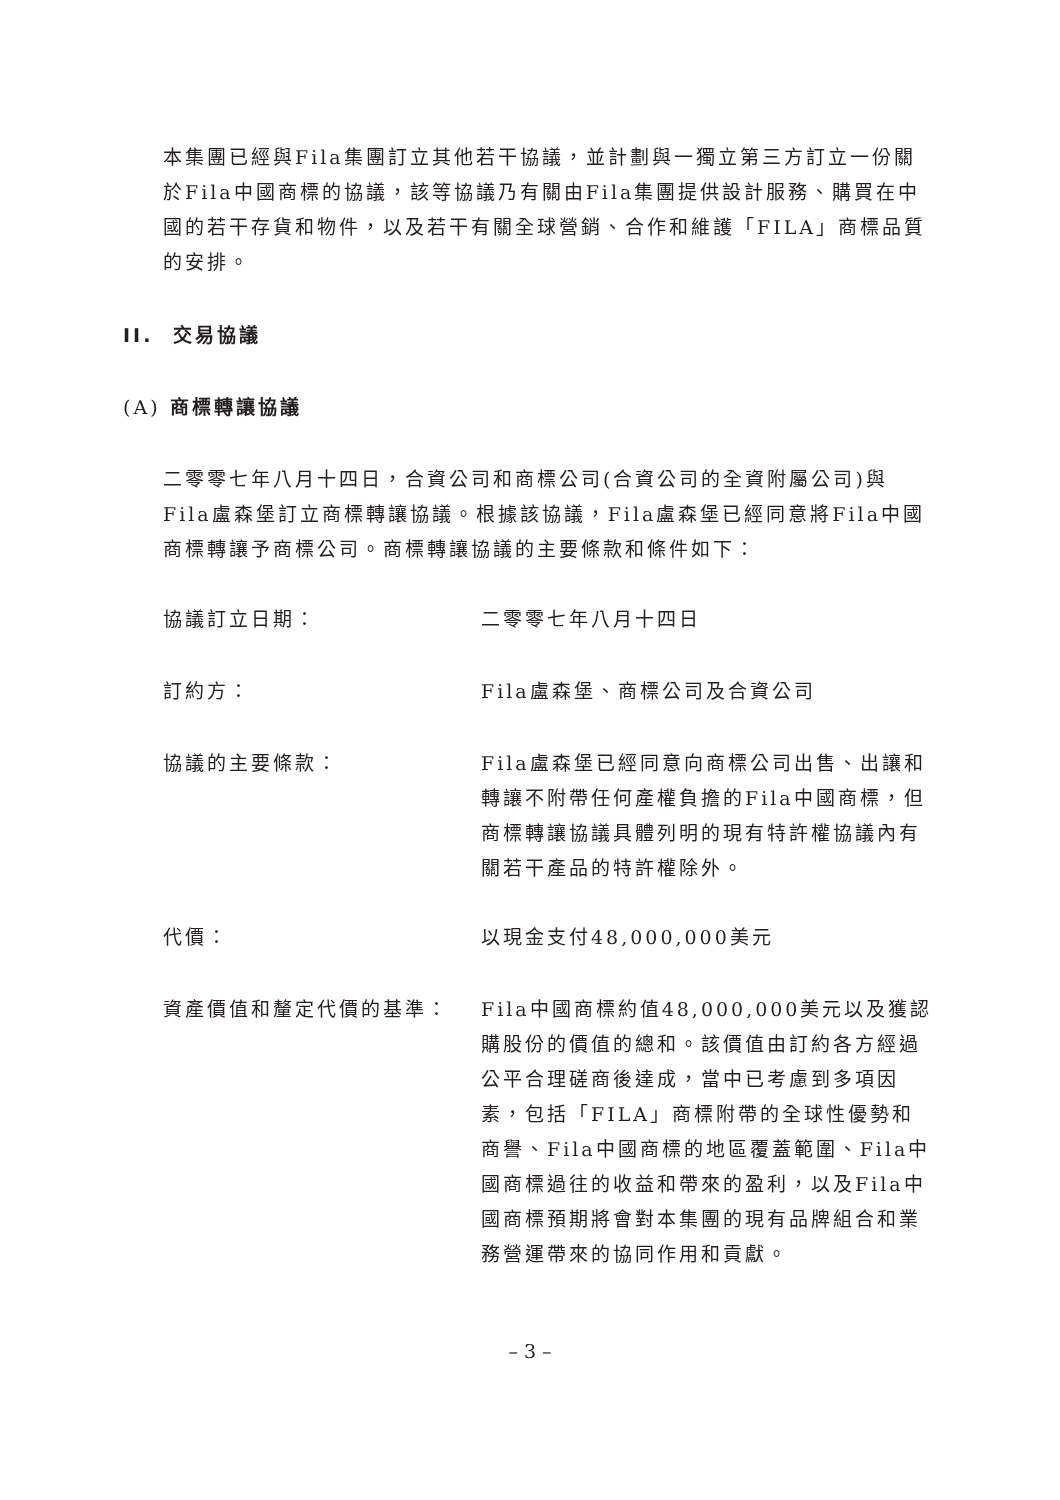本集團已經與Fila集團訂立其他若干協議，並計劃與一獨立第三方訂立一份關於Fila中國商標的協議，該等協議乃有關由Fila集團提供設計服務、購買在中國的若干存貨和物件，以及若干有關全球營銷、合作和維護「FILA」商標品質的安排。
II. 交易協議
(A) 商標轉讓協議
二零零七年八月十四日，合資公司和商標公司(合資公司的全資附屬公司)與Fila盧森堡訂立商標轉讓協議。根據該協議，Fila盧森堡已經同意將Fila中國商標轉讓予商標公司。商標轉讓協議的主要條款和條件如下：
協議訂立日期： 二零零七年八月十四日
訂約方： Fila盧森堡、商標公司及合資公司
協議的主要條款： Fila盧森堡已經同意向商標公司出售、出讓和轉讓不附帶任何產權負擔的Fila中國商標，但商標轉讓協議具體列明的現有特許權協議內有關若干產品的特許權除外。
代價： 以現金支付48,000,000美元
資產價值和釐定代價的基準： Fila中國商標約值48,000,000美元以及獲認購股份的價值的總和。該價值由訂約各方經過公平合理磋商後達成，當中已考慮到多項因素，包括「FILA」商標附帶的全球性優勢和商譽、Fila中國商標的地區覆蓋範圍、Fila中國商標過往的收益和帶來的盈利，以及Fila中國商標預期將會對本集團的現有品牌組合和業務營運帶來的協同作用和貢獻。
– 3 –